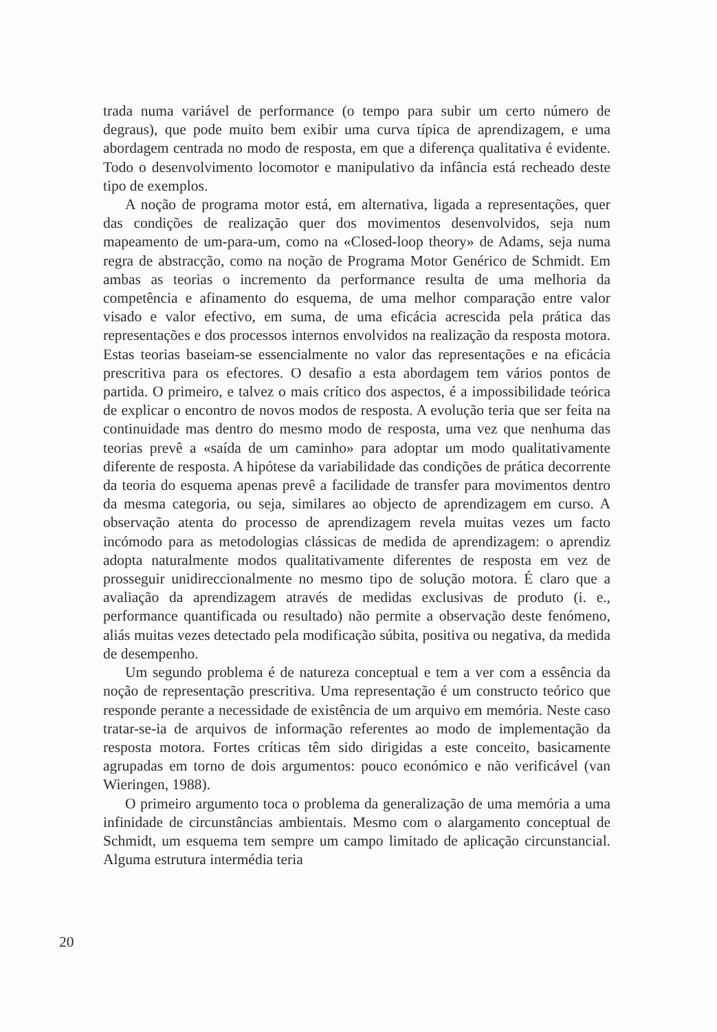trada numa variável de performance (o tempo para subir um certo número de degraus), que pode muito bem exibir uma curva típica de aprendizagem, e uma abordagem centrada no modo de resposta, em que a diferença qualitativa é evidente. Todo o desenvolvimento locomotor e manipulativo da infância está recheado deste tipo de exemplos.
A noção de programa motor está, em alternativa, ligada a representações, quer das condições de realização quer dos movimentos desenvolvidos, seja num mapeamento de um-para-um, como na «Closed-loop theory» de Adams, seja numa regra de abstracção, como na noção de Programa Motor Genérico de Schmidt. Em ambas as teorias o incremento da performance resulta de uma melhoria da competência e afinamento do esquema, de uma melhor comparação entre valor visado e valor efectivo, em suma, de uma eficácia acrescida pela prática das representações e dos processos internos envolvidos na realização da resposta motora. Estas teorias baseiam-se essencialmente no valor das representações e na eficácia prescritiva para os efectores. O desafio a esta abordagem tem vários pontos de partida. O primeiro, e talvez o mais crítico dos aspectos, é a impossibilidade teórica de explicar o encontro de novos modos de resposta. A evolução teria que ser feita na continuidade mas dentro do mesmo modo de resposta, uma vez que nenhuma das teorias prevê a «saída de um caminho» para adoptar um modo qualitativamente diferente de resposta. A hipótese da variabilidade das condições de prática decorrente da teoria do esquema apenas prevê a facilidade de transfer para movimentos dentro da mesma categoria, ou seja, similares ao objecto de aprendizagem em curso. A observação atenta do processo de aprendizagem revela muitas vezes um facto incómodo para as metodologias clássicas de medida de aprendizagem: o aprendiz adopta naturalmente modos qualitativamente diferentes de resposta em vez de prosseguir unidireccionalmente no mesmo tipo de solução motora. É claro que a avaliação da aprendizagem através de medidas exclusivas de produto (i. e., performance quantificada ou resultado) não permite a observação deste fenómeno, aliás muitas vezes detectado pela modificação súbita, positiva ou negativa, da medida de desempenho.
Um segundo problema é de natureza conceptual e tem a ver com a essência da noção de representação prescritiva. Uma representação é um constructo teórico que responde perante a necessidade de existência de um arquivo em memória. Neste caso tratar-se-ia de arquivos de informação referentes ao modo de implementação da resposta motora. Fortes críticas têm sido dirigidas a este conceito, basicamente agrupadas em torno de dois argumentos: pouco económico e não verificável (van Wieringen, 1988).
O primeiro argumento toca o problema da generalização de uma memória a uma infinidade de circunstâncias ambientais. Mesmo com o alargamento conceptual de Schmidt, um esquema tem sempre um campo limitado de aplicação circunstancial. Alguma estrutura intermédia teria
20